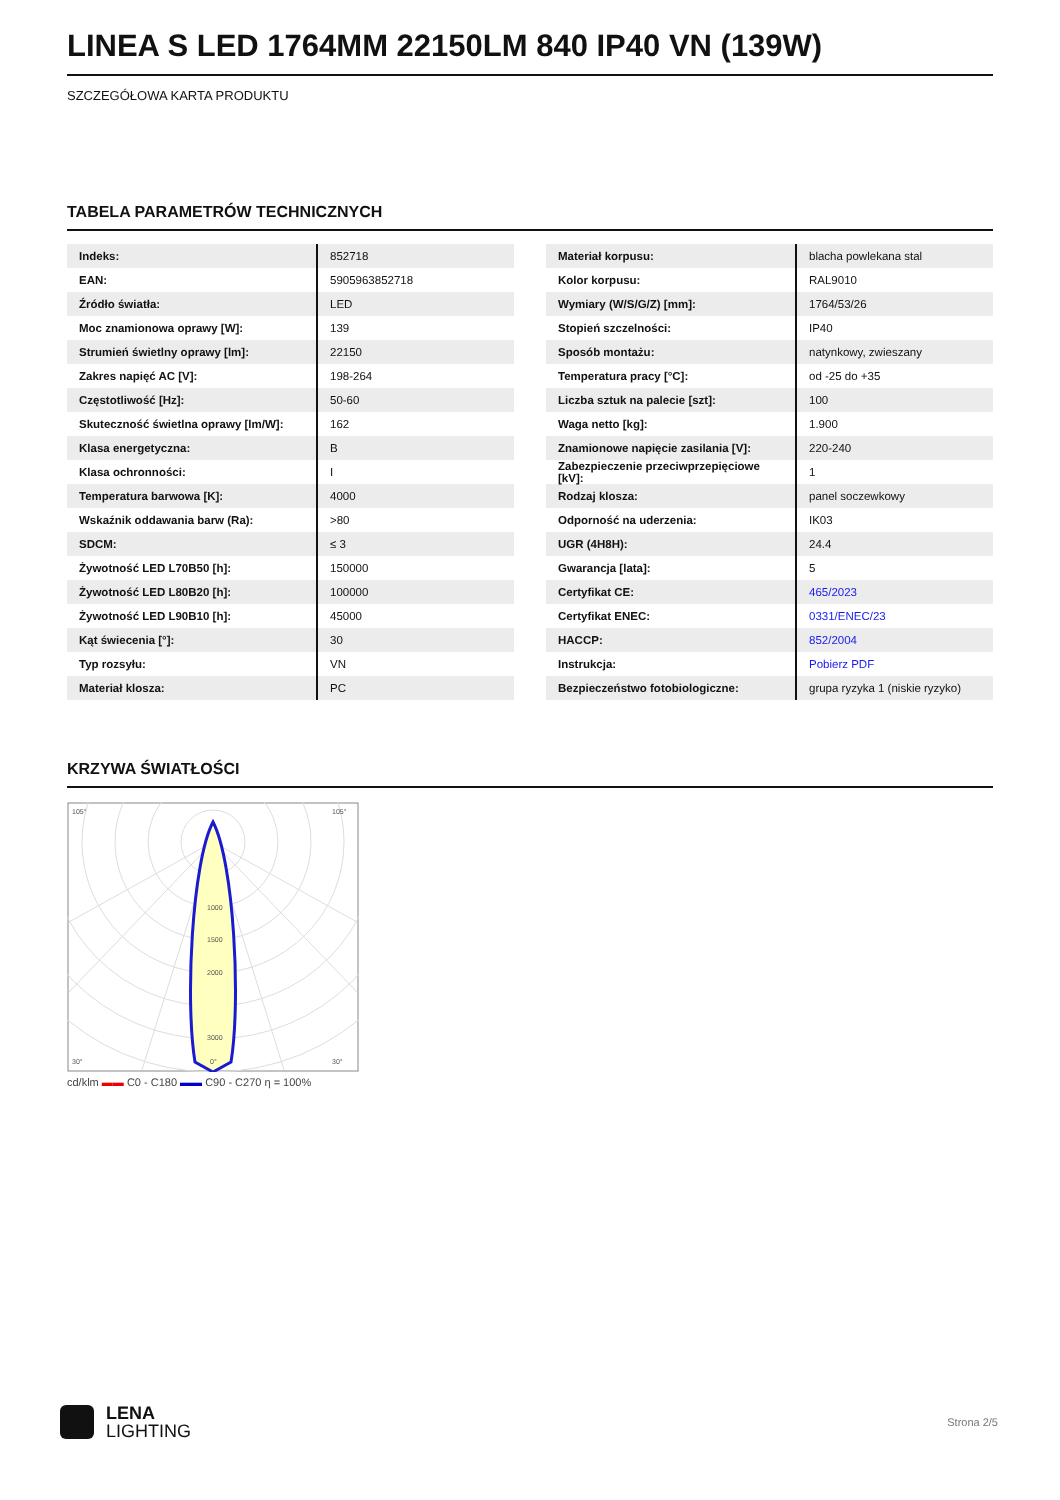LINEA S LED 1764MM 22150LM 840 IP40 VN (139W)
SZCZEGÓŁOWA KARTA PRODUKTU
TABELA PARAMETRÓW TECHNICZNYCH
| Indeks: | 852718 |
| EAN: | 5905963852718 |
| Źródło światła: | LED |
| Moc znamionowa oprawy [W]: | 139 |
| Strumień świetlny oprawy [lm]: | 22150 |
| Zakres napięć AC [V]: | 198-264 |
| Częstotliwość [Hz]: | 50-60 |
| Skuteczność świetlna oprawy [lm/W]: | 162 |
| Klasa energetyczna: | B |
| Klasa ochronności: | I |
| Temperatura barwowa [K]: | 4000 |
| Wskaźnik oddawania barw (Ra): | >80 |
| SDCM: | ≤ 3 |
| Żywotność LED L70B50 [h]: | 150000 |
| Żywotność LED L80B20 [h]: | 100000 |
| Żywotność LED L90B10 [h]: | 45000 |
| Kąt świecenia [°]: | 30 |
| Typ rozsyłu: | VN |
| Materiał klosza: | PC |
| Materiał korpusu: | blacha powlekana stal |
| Kolor korpusu: | RAL9010 |
| Wymiary (W/S/G/Z) [mm]: | 1764/53/26 |
| Stopień szczelności: | IP40 |
| Sposób montażu: | natynkowy, zwieszany |
| Temperatura pracy [°C]: | od -25 do +35 |
| Liczba sztuk na palecie [szt]: | 100 |
| Waga netto [kg]: | 1.900 |
| Znamionowe napięcie zasilania [V]: | 220-240 |
| Zabezpieczenie przeciwprzepięciowe [kV]: | 1 |
| Rodzaj klosza: | panel soczewkowy |
| Odporność na uderzenia: | IK03 |
| UGR (4H8H): | 24.4 |
| Gwarancja [lata]: | 5 |
| Certyfikat CE: | 465/2023 |
| Certyfikat ENEC: | 0331/ENEC/23 |
| HACCP: | 852/2004 |
| Instrukcja: | Pobierz PDF |
| Bezpieczeństwo fotobiologiczne: | grupa ryzyka 1 (niskie ryzyko) |
KRZYWA ŚWIATŁOŚCI
1000
1500
2000
3000
105°
105°
30°
0°
30°
cd/klm ▬▬ C0 - C180 ▬▬ C90 - C270 η = 100%
LENA
LIGHTING
Strona 2/5